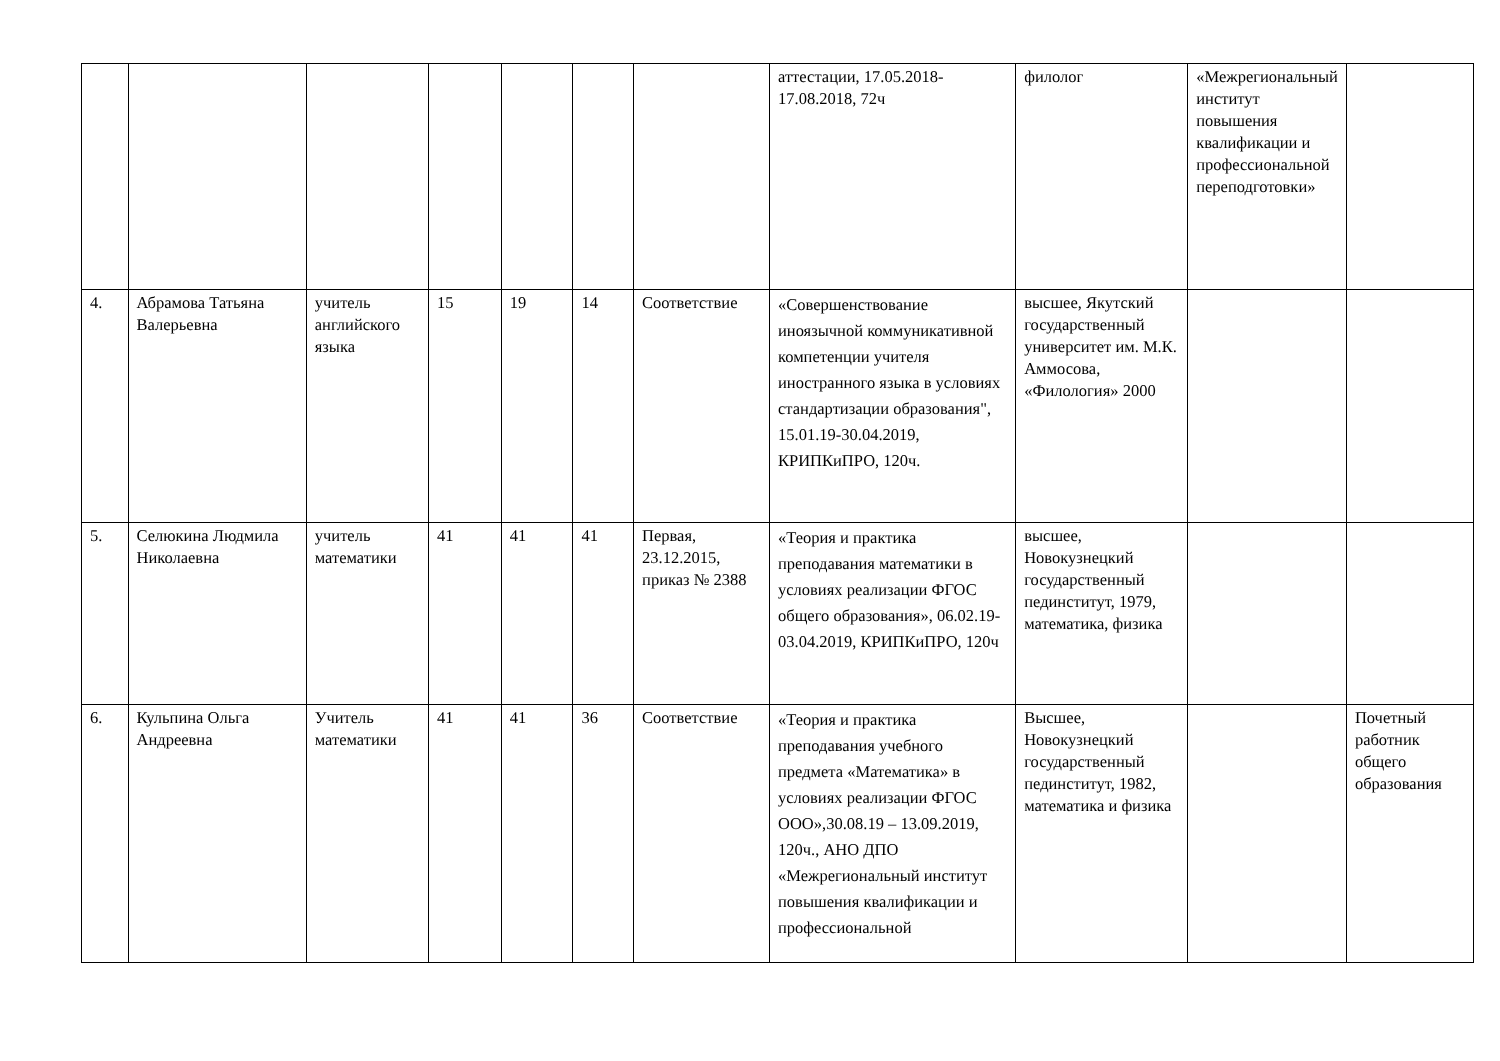| | | | | | | | аттестации, 17.05.2018-17.08.2018, 72ч | филолог | «Межрегиональный институт повышения квалификации и профессиональной переподготовки» | |
| 4. | Абрамова Татьяна Валерьевна | учитель английского языка | 15 | 19 | 14 | Соответствие | «Совершенствование иноязычной коммуникативной компетенции учителя иностранного языка в условиях стандартизации образования", 15.01.19-30.04.2019, КРИПКиПРО, 120ч. | высшее, Якутский государственный университет им. М.К. Аммосова, «Филология» 2000 | | |
| 5. | Селюкина Людмила Николаевна | учитель математики | 41 | 41 | 41 | Первая, 23.12.2015, приказ № 2388 | «Теория и практика преподавания математики в условиях реализации ФГОС общего образования», 06.02.19-03.04.2019, КРИПКиПРО, 120ч | высшее, Новокузнецкий государственный пединститут, 1979, математика, физика | | |
| 6. | Кульпина Ольга Андреевна | Учитель математики | 41 | 41 | 36 | Соответствие | «Теория и практика преподавания учебного предмета «Математика» в условиях реализации ФГОС ООО»,30.08.19 – 13.09.2019, 120ч., АНО ДПО «Межрегиональный институт повышения квалификации и профессиональной | Высшее, Новокузнецкий государственный пединститут, 1982, математика и физика | | Почетный работник общего образования |